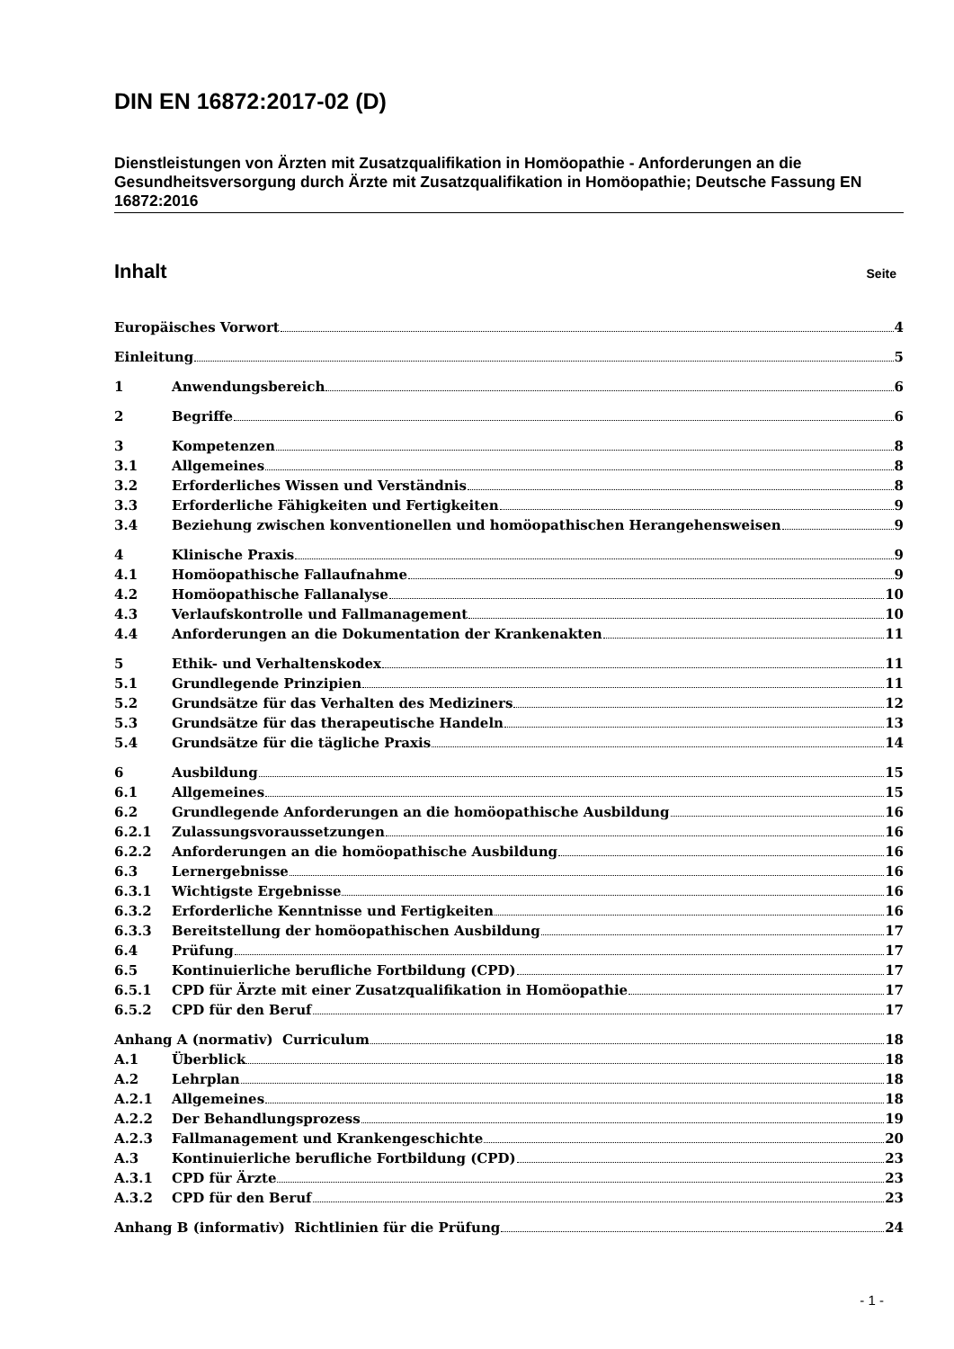DIN EN 16872:2017-02 (D)
Dienstleistungen von Ärzten mit Zusatzqualifikation in Homöopathie - Anforderungen an die Gesundheitsversorgung durch Ärzte mit Zusatzqualifikation in Homöopathie; Deutsche Fassung EN 16872:2016
Inhalt Seite
Europäisches Vorwort 4
Einleitung 5
1 Anwendungsbereich 6
2 Begriffe 6
3 Kompetenzen 8
3.1 Allgemeines 8
3.2 Erforderliches Wissen und Verständnis 8
3.3 Erforderliche Fähigkeiten und Fertigkeiten 9
3.4 Beziehung zwischen konventionellen und homöopathischen Herangehensweisen 9
4 Klinische Praxis 9
4.1 Homöopathische Fallaufnahme 9
4.2 Homöopathische Fallanalyse 10
4.3 Verlaufskontrolle und Fallmanagement 10
4.4 Anforderungen an die Dokumentation der Krankenakten 11
5 Ethik- und Verhaltenskodex 11
5.1 Grundlegende Prinzipien 11
5.2 Grundsätze für das Verhalten des Mediziners 12
5.3 Grundsätze für das therapeutische Handeln 13
5.4 Grundsätze für die tägliche Praxis 14
6 Ausbildung 15
6.1 Allgemeines 15
6.2 Grundlegende Anforderungen an die homöopathische Ausbildung 16
6.2.1 Zulassungsvoraussetzungen 16
6.2.2 Anforderungen an die homöopathische Ausbildung 16
6.3 Lernergebnisse 16
6.3.1 Wichtigste Ergebnisse 16
6.3.2 Erforderliche Kenntnisse und Fertigkeiten 16
6.3.3 Bereitstellung der homöopathischen Ausbildung 17
6.4 Prüfung 17
6.5 Kontinuierliche berufliche Fortbildung (CPD) 17
6.5.1 CPD für Ärzte mit einer Zusatzqualifikation in Homöopathie 17
6.5.2 CPD für den Beruf 17
Anhang A (normativ) Curriculum 18
A.1 Überblick 18
A.2 Lehrplan 18
A.2.1 Allgemeines 18
A.2.2 Der Behandlungsprozess 19
A.2.3 Fallmanagement und Krankengeschichte 20
A.3 Kontinuierliche berufliche Fortbildung (CPD) 23
A.3.1 CPD für Ärzte 23
A.3.2 CPD für den Beruf 23
Anhang B (informativ) Richtlinien für die Prüfung 24
- 1 -